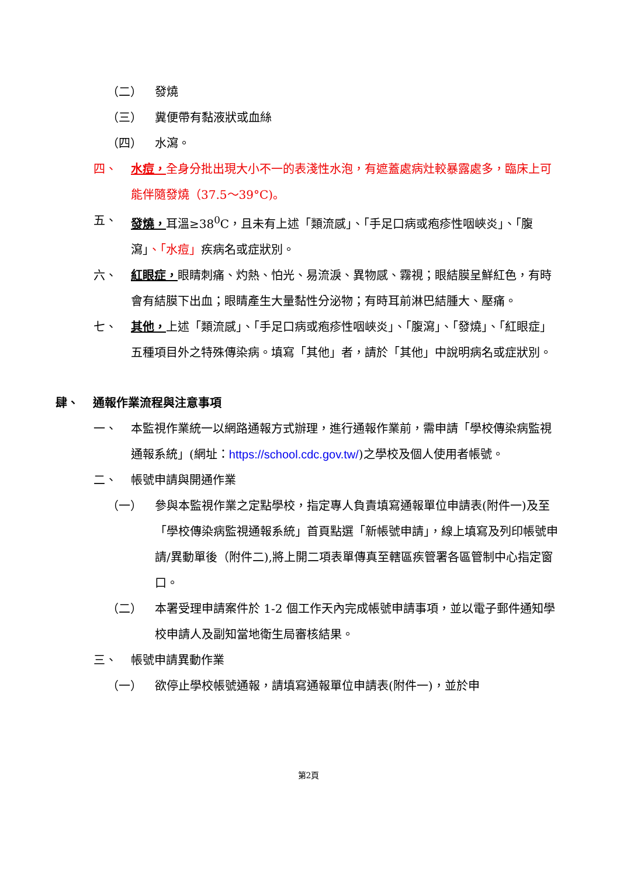（二） 發燒
（三） 糞便帶有黏液狀或血絲
（四） 水瀉。
四、 水痘，全身分批出現大小不一的表淺性水泡，有遮蓋處病灶較暴露處多，臨床上可能伴隨發燒（37.5～39°C)。
五、 發燒，耳溫≥38<sup>0</sup>C，且未有上述「類流感」、「手足口病或疱疹性咽峽炎」、「腹瀉」、「水痘」疾病名或症狀別。
六、 紅眼症，眼睛刺痛、灼熱、怕光、易流淚、異物感、霧視；眼結膜呈鮮紅色，有時會有結膜下出血；眼睛產生大量黏性分泌物；有時耳前淋巴結腫大、壓痛。
七、 其他，上述「類流感」、「手足口病或疱疹性咽峽炎」、「腹瀉」、「發燒」、「紅眼症」五種項目外之特殊傳染病。填寫「其他」者，請於「其他」中說明病名或症狀別。
肆、 通報作業流程與注意事項
一、 本監視作業統一以網路通報方式辦理，進行通報作業前，需申請「學校傳染病監視通報系統」(網址：https://school.cdc.gov.tw/)之學校及個人使用者帳號。
二、 帳號申請與開通作業
（一） 參與本監視作業之定點學校，指定專人負責填寫通報單位申請表(附件一)及至「學校傳染病監視通報系統」首頁點選「新帳號申請」，線上填寫及列印帳號申請/異動單後（附件二),將上開二項表單傳真至轄區疾管署各區管制中心指定窗口。
（二） 本署受理申請案件於 1-2 個工作天內完成帳號申請事項，並以電子郵件通知學校申請人及副知當地衛生局審核結果。
三、 帳號申請異動作業
（一） 欲停止學校帳號通報，請填寫通報單位申請表(附件一)，並於申
第2頁